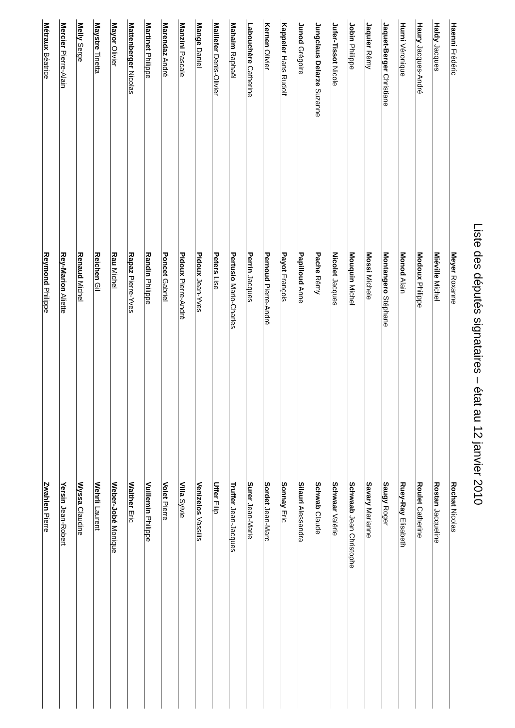Liste des députés signataires – état au 12 janvier 2010
| Haenni Frédéric | Meyer Roxanne | Rochat Nicolas |
| Haldy Jacques | Miéville Michel | Rostan Jacqueline |
| Haury Jacques-André | Modoux Philippe | Roulet Catherine |
| Hurni Véronique | Monod Alain | Ruey-Ray Elisabeth |
| Jaquet-Berger Christiane | Montangero Stéphane | Saugy Roger |
| Jaquier Rémy | Mossi Michele | Savary Marianne |
| Jobin Philippe | Mouquin Michel | Schwaab Jean Christophe |
| Jufer-Tissot Nicole | Nicolet Jacques | Schwaar Valérie |
| Jungclaus Delarze Suzanne | Pache Rémy | Schwab Claude |
| Junod Grégoire | Papilloud Anne | Silauri Alessandra |
| Kappeler Hans Rudolf | Payot François | Sonnay Eric |
| Kernen Olivier | Pernoud Pierre-André | Sordet Jean-Marc |
| Labouchère Catherine | Perrin Jacques | Surer Jean-Marie |
| Mahaim Raphaël | Pertusio Mario-Charles | Truffer Jean-Jacques |
| Maillefer Denis-Olivier | Peters Lise | Uffer Filip |
| Mange Daniel | Pidoux Jean-Yves | Venizelos Vassilis |
| Manzini Pascale | Pidoux Pierre-André | Villa Sylvie |
| Marendaz André | Poncet Gabriel | Volet Pierre |
| Martinet Philippe | Randin Philippe | Vuillemin Philippe |
| Mattenberger Nicolas | Rapaz Pierre-Yves | Walther Eric |
| Mayor Olivier | Rau Michel | Weber-Jobé Monique |
| Maystre Tinetta | Reichen Gil | Wehrli Laurent |
| Melly Serge | Renaud Michel | Wyssa Claudine |
| Mercier Pierre-Alain | Rey-Marion Aliette | Yersin Jean-Robert |
| Métraux Béatrice | Reymond Philippe | Zwahlen Pierre |